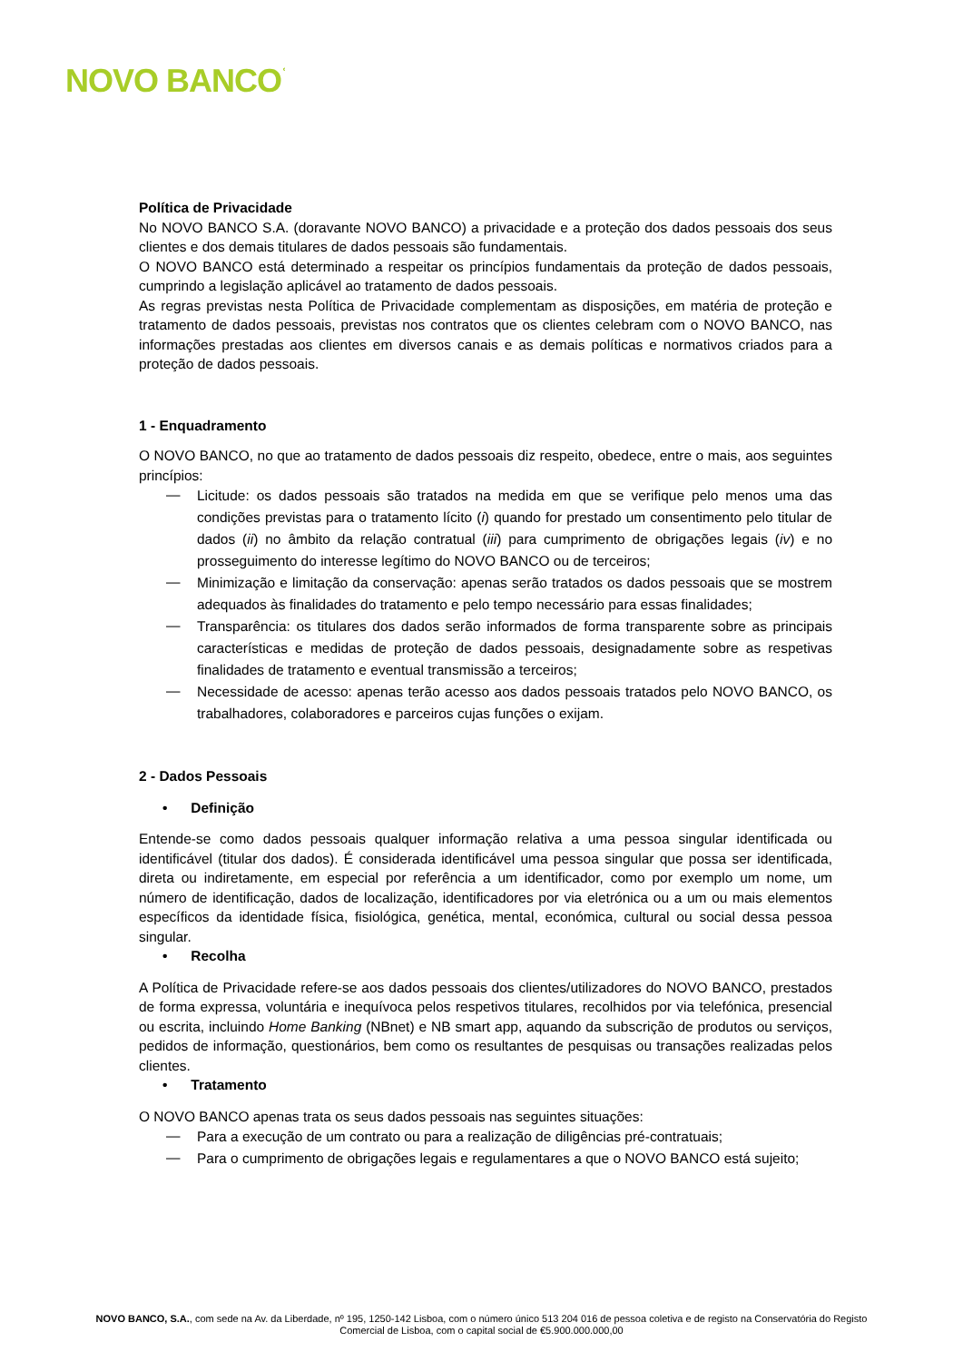NOVO BANCO<sup>ʿ</sup>
Política de Privacidade
No NOVO BANCO S.A. (doravante NOVO BANCO) a privacidade e a proteção dos dados pessoais dos seus clientes e dos demais titulares de dados pessoais são fundamentais.
O NOVO BANCO está determinado a respeitar os princípios fundamentais da proteção de dados pessoais, cumprindo a legislação aplicável ao tratamento de dados pessoais.
As regras previstas nesta Política de Privacidade complementam as disposições, em matéria de proteção e tratamento de dados pessoais, previstas nos contratos que os clientes celebram com o NOVO BANCO, nas informações prestadas aos clientes em diversos canais e as demais políticas e normativos criados para a proteção de dados pessoais.
1 - Enquadramento
O NOVO BANCO, no que ao tratamento de dados pessoais diz respeito, obedece, entre o mais, aos seguintes princípios:
—
Licitude: os dados pessoais são tratados na medida em que se verifique pelo menos uma das condições previstas para o tratamento lícito (i) quando for prestado um consentimento pelo titular de dados (ii) no âmbito da relação contratual (iii) para cumprimento de obrigações legais (iv) e no prosseguimento do interesse legítimo do NOVO BANCO ou de terceiros;
—
Minimização e limitação da conservação: apenas serão tratados os dados pessoais que se mostrem adequados às finalidades do tratamento e pelo tempo necessário para essas finalidades;
—
Transparência: os titulares dos dados serão informados de forma transparente sobre as principais características e medidas de proteção de dados pessoais, designadamente sobre as respetivas finalidades de tratamento e eventual transmissão a terceiros;
—
Necessidade de acesso: apenas terão acesso aos dados pessoais tratados pelo NOVO BANCO, os trabalhadores, colaboradores e parceiros cujas funções o exijam.
2 - Dados Pessoais
• Definição
Entende-se como dados pessoais qualquer informação relativa a uma pessoa singular identificada ou identificável (titular dos dados). É considerada identificável uma pessoa singular que possa ser identificada, direta ou indiretamente, em especial por referência a um identificador, como por exemplo um nome, um número de identificação, dados de localização, identificadores por via eletrónica ou a um ou mais elementos específicos da identidade física, fisiológica, genética, mental, económica, cultural ou social dessa pessoa singular.
• Recolha
A Política de Privacidade refere-se aos dados pessoais dos clientes/utilizadores do NOVO BANCO, prestados de forma expressa, voluntária e inequívoca pelos respetivos titulares, recolhidos por via telefónica, presencial ou escrita, incluindo Home Banking (NBnet) e NB smart app, aquando da subscrição de produtos ou serviços, pedidos de informação, questionários, bem como os resultantes de pesquisas ou transações realizadas pelos clientes.
• Tratamento
O NOVO BANCO apenas trata os seus dados pessoais nas seguintes situações:
—
Para a execução de um contrato ou para a realização de diligências pré-contratuais;
—
Para o cumprimento de obrigações legais e regulamentares a que o NOVO BANCO está sujeito;
NOVO BANCO, S.A., com sede na Av. da Liberdade, nº 195, 1250-142 Lisboa, com o número único 513 204 016 de pessoa coletiva e de registo na Conservatória do Registo Comercial de Lisboa, com o capital social de €5.900.000.000,00